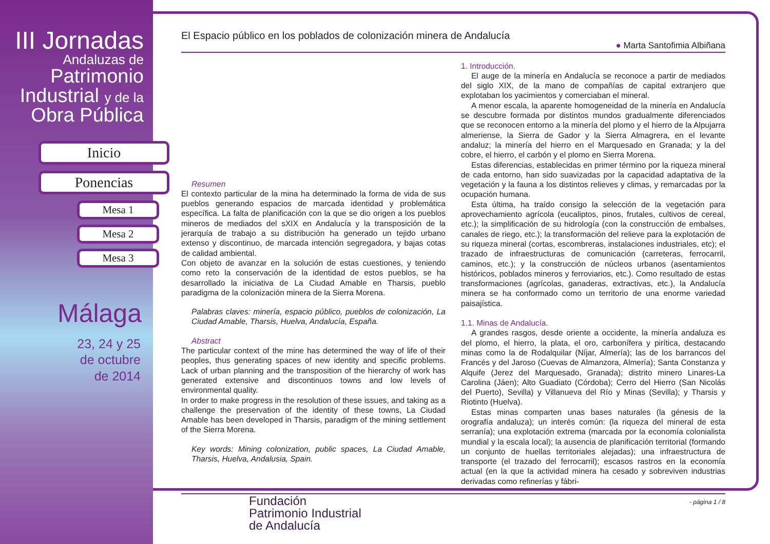III Jornadas
Andaluzas de
Patrimonio
Industrial y de la
Obra Pública
Inicio
Ponencias
Mesa 1
Mesa 2
Mesa 3
Málaga
23, 24 y 25
de octubre
de 2014
El Espacio público en los poblados de colonización minera de Andalucía
● Marta Santofimia Albiñana
Resumen
El contexto particular de la mina ha determinado la forma de vida de sus pueblos generando espacios de marcada identidad y problemática específica. La falta de planificación con la que se dio origen a los pueblos mineros de mediados del sXIX en Andalucía y la transposición de la jerarquía de trabajo a su distribución ha generado un tejido urbano extenso y discontinuo, de marcada intención segregadora, y bajas cotas de calidad ambiental.
Con objeto de avanzar en la solución de estas cuestiones, y teniendo como reto la conservación de la identidad de estos pueblos, se ha desarrollado la iniciativa de La Ciudad Amable en Tharsis, pueblo paradigma de la colonización minera de la Sierra Morena.
Palabras claves: minería, espacio público, pueblos de colonización, La Ciudad Amable, Tharsis, Huelva, Andalucía, España.
Abstract
The particular context of the mine has determined the way of life of their peoples, thus generating spaces of new identity and specific problems. Lack of urban planning and the transposition of the hierarchy of work has generated extensive and discontinuos towns and low levels of environmental quality.
In order to make progress in the resolution of these issues, and taking as a challenge the preservation of the identity of these towns, La Ciudad Amable has been developed in Tharsis, paradigm of the mining settlement of the Sierra Morena.
Key words: Mining colonization, public spaces, La Ciudad Amable, Tharsis, Huelva, Andalusia, Spain.
1. Introducción.
El auge de la minería en Andalucía se reconoce a partir de mediados del siglo XIX, de la mano de compañías de capital extranjero que explotaban los yacimientos y comerciaban el mineral.
A menor escala, la aparente homogeneidad de la minería en Andalucía se descubre formada por distintos mundos gradualmente diferenciados que se reconocen entorno a la minería del plomo y el hierro de la Alpujarra almeriense, la Sierra de Gador y la Sierra Almagrera, en el levante andaluz; la minería del hierro en el Marquesado en Granada; y la del cobre, el hierro, el carbón y el plomo en Sierra Morena.
Estas diferencias, establecidas en primer término por la riqueza mineral de cada entorno, han sido suavizadas por la capacidad adaptativa de la vegetación y la fauna a los distintos relieves y climas, y remarcadas por la ocupación humana.
Esta última, ha traído consigo la selección de la vegetación para aprovechamiento agrícola (eucaliptos, pinos, frutales, cultivos de cereal, etc.); la simplificación de su hidrología (con la construcción de embalses, canales de riego, etc.); la transformación del relieve para la explotación de su riqueza mineral (cortas, escombreras, instalaciones industriales, etc); el trazado de infraestructuras de comunicación (carreteras, ferrocarril, caminos, etc.); y la construcción de núcleos urbanos (asentamientos históricos, poblados mineros y ferroviarios, etc.). Como resultado de estas transformaciones (agrícolas, ganaderas, extractivas, etc.), la Andalucía minera se ha conformado como un territorio de una enorme variedad paisajística.
1.1. Minas de Andalucía.
A grandes rasgos, desde oriente a occidente, la minería andaluza es del plomo, el hierro, la plata, el oro, carbonífera y pirítica, destacando minas como la de Rodalquilar (Níjar, Almería); las de los barrancos del Francés y del Jaroso (Cuevas de Almanzora, Almería); Santa Constanza y Alquife (Jerez del Marquesado, Granada); distrito minero Linares-La Carolina (Jáen); Alto Guadiato (Córdoba); Cerro del Hierro (San Nicolás del Puerto), Sevilla) y Villanueva del Río y Minas (Sevilla); y Tharsis y Riotinto (Huelva).
Estas minas comparten unas bases naturales (la génesis de la orografía andaluza); un interés común: (la riqueza del mineral de esta serranía); una explotación extrema (marcada por la economía colonialista mundial y la escala local); la ausencia de planificación territorial (formando un conjunto de huellas territoriales alejadas); una infraestructura de transporte (el trazado del ferrocarril); escasos rastros en la economía actual (en la que la actividad minera ha cesado y sobreviven industrias derivadas como refinerías y fábri-
- página 1 / 8
Fundación
Patrimonio Industrial
de Andalucía